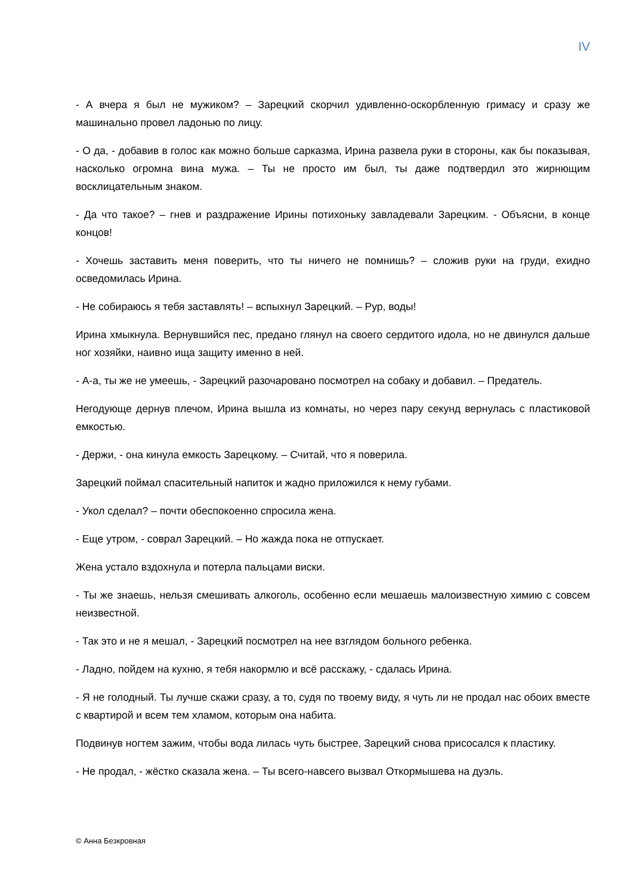IV
- А вчера я был не мужиком? – Зарецкий скорчил удивленно-оскорбленную гримасу и сразу же машинально провел ладонью по лицу.
- О да, - добавив в голос как можно больше сарказма, Ирина развела руки в стороны, как бы показывая, насколько огромна вина мужа. – Ты не просто им был, ты даже подтвердил это жирнющим восклицательным знаком.
- Да что такое? – гнев и раздражение Ирины потихоньку завладевали Зарецким. - Объясни, в конце концов!
- Хочешь заставить меня поверить, что ты ничего не помнишь? – сложив руки на груди, ехидно осведомилась Ирина.
- Не собираюсь я тебя заставлять! – вспыхнул Зарецкий. – Рур, воды!
Ирина хмыкнула. Вернувшийся пес, предано глянул на своего сердитого идола, но не двинулся дальше ног хозяйки, наивно ища защиту именно в ней.
- А-а, ты же не умеешь, - Зарецкий разочаровано посмотрел на собаку и добавил. – Предатель.
Негодующе дернув плечом, Ирина вышла из комнаты, но через пару секунд вернулась с пластиковой емкостью.
- Держи, - она кинула емкость Зарецкому. – Считай, что я поверила.
Зарецкий поймал спасительный напиток и жадно приложился к нему губами.
- Укол сделал? – почти обеспокоенно спросила жена.
- Еще утром, - соврал Зарецкий. – Но жажда пока не отпускает.
Жена устало вздохнула и потерла пальцами виски.
- Ты же знаешь, нельзя смешивать алкоголь, особенно если мешаешь малоизвестную химию с совсем неизвестной.
- Так это и не я мешал, - Зарецкий посмотрел на нее взглядом больного ребенка.
- Ладно, пойдем на кухню, я тебя накормлю и всё расскажу, - сдалась Ирина.
- Я не голодный. Ты лучше скажи сразу, а то, судя по твоему виду, я чуть ли не продал нас обоих вместе с квартирой и всем тем хламом, которым она набита.
Подвинув ногтем зажим, чтобы вода лилась чуть быстрее, Зарецкий снова присосался к пластику.
- Не продал, - жёстко сказала жена. – Ты всего-навсего вызвал Откормышева на дуэль.
© Анна Безкровная